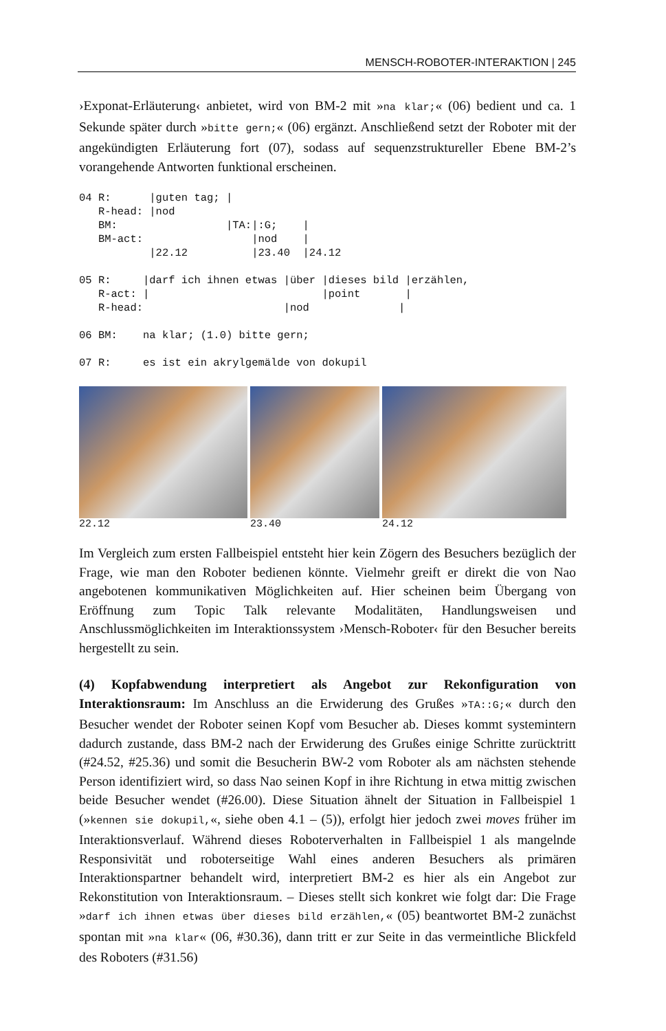MENSCH-ROBOTER-INTERAKTION | 245
›Exponat-Erläuterung‹ anbietet, wird von BM-2 mit »na klar;« (06) bedient und ca. 1 Sekunde später durch »bitte gern;« (06) ergänzt. Anschließend setzt der Roboter mit der angekündigten Erläuterung fort (07), sodass auf sequenzstruktureller Ebene BM-2’s vorangehende Antworten funktional erscheinen.
04 R:      |guten tag; |
   R-head: |nod
   BM:                 |TA:|:G;    |
   BM-act:                 |nod    |
           |22.12          |23.40  |24.12

05 R:     |darf ich ihnen etwas |über |dieses bild |erzählen,
   R-act: |                           |point       |
   R-head:                      |nod              |

06 BM:    na klar; (1.0) bitte gern;

07 R:     es ist ein akrylgemälde von dokupil
22.12 23.40 24.12
Im Vergleich zum ersten Fallbeispiel entsteht hier kein Zögern des Besuchers bezüglich der Frage, wie man den Roboter bedienen könnte. Vielmehr greift er direkt die von Nao angebotenen kommunikativen Möglichkeiten auf. Hier scheinen beim Übergang von Eröffnung zum Topic Talk relevante Modalitäten, Handlungsweisen und Anschlussmöglichkeiten im Interaktionssystem ›Mensch-Roboter‹ für den Besucher bereits hergestellt zu sein.
(4) Kopfabwendung interpretiert als Angebot zur Rekonfiguration von Interaktionsraum: Im Anschluss an die Erwiderung des Grußes »TA::G;« durch den Besucher wendet der Roboter seinen Kopf vom Besucher ab. Dieses kommt systemintern dadurch zustande, dass BM-2 nach der Erwiderung des Grußes einige Schritte zurücktritt (#24.52, #25.36) und somit die Besucherin BW-2 vom Roboter als am nächsten stehende Person identifiziert wird, so dass Nao seinen Kopf in ihre Richtung in etwa mittig zwischen beide Besucher wendet (#26.00). Diese Situation ähnelt der Situation in Fallbeispiel 1 (»kennen sie dokupil,«, siehe oben 4.1 – (5)), erfolgt hier jedoch zwei moves früher im Interaktionsverlauf. Während dieses Roboterverhalten in Fallbeispiel 1 als mangelnde Responsivität und roboterseitige Wahl eines anderen Besuchers als primären Interaktionspartner behandelt wird, interpretiert BM-2 es hier als ein Angebot zur Rekonstitution von Interaktionsraum. – Dieses stellt sich konkret wie folgt dar: Die Frage »darf ich ihnen etwas über dieses bild erzählen,« (05) beantwortet BM-2 zunächst spontan mit »na klar« (06, #30.36), dann tritt er zur Seite in das vermeintliche Blickfeld des Roboters (#31.56)